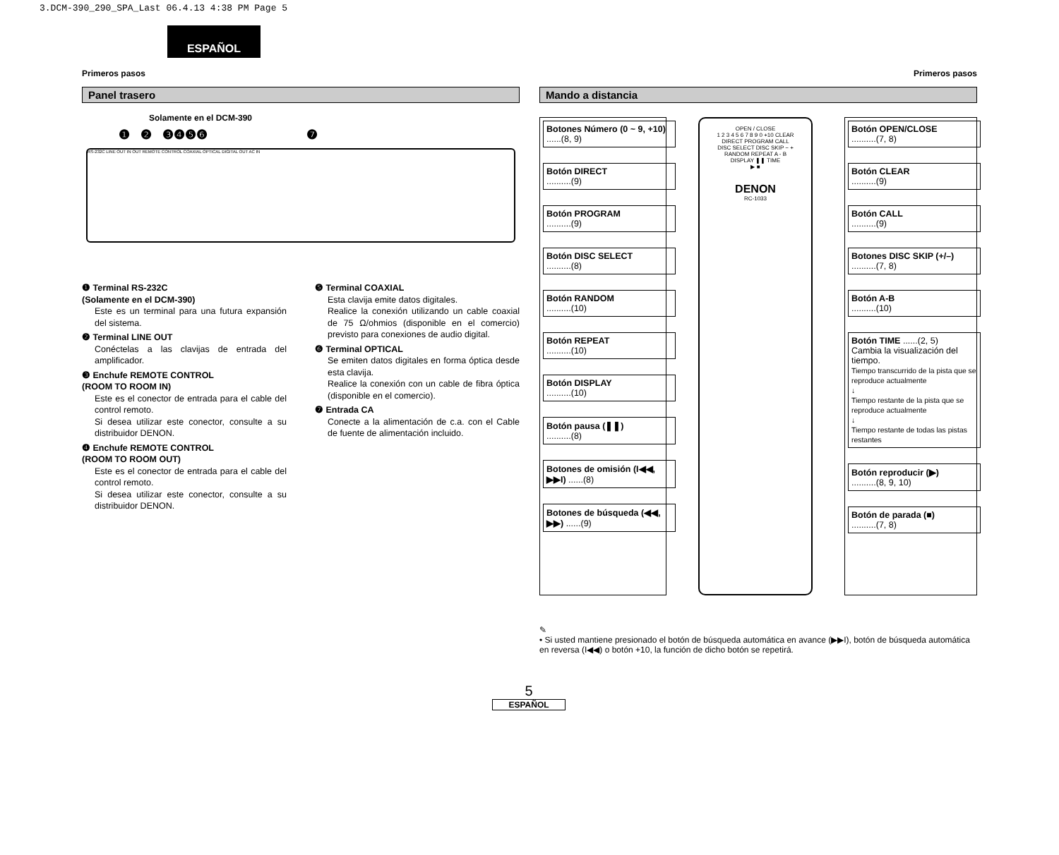3.DCM-390_290_SPA_Last 06.4.13 4:38 PM Page 5
ESPAÑOL
Primeros pasos Primeros pasos
Panel trasero
Solamente en el DCM-390
❶ ❷ ❸❹❺❻ ❼
RS-232C LINE OUT IN OUT REMOTE CONTROL COAXIAL OPTICAL DIGITAL OUT AC IN
❶ Terminal RS-232C
(Solamente en el DCM-390)
Este es un terminal para una futura expansión del sistema.
❷ Terminal LINE OUT
Conéctelas a las clavijas de entrada del amplificador.
❸ Enchufe REMOTE CONTROL
(ROOM TO ROOM IN)
Este es el conector de entrada para el cable del control remoto.
Si desea utilizar este conector, consulte a su distribuidor DENON.
❹ Enchufe REMOTE CONTROL
(ROOM TO ROOM OUT)
Este es el conector de entrada para el cable del control remoto.
Si desea utilizar este conector, consulte a su distribuidor DENON.
❺ Terminal COAXIAL
Esta clavija emite datos digitales.
Realice la conexión utilizando un cable coaxial de 75 Ω/ohmios (disponible en el comercio) previsto para conexiones de audio digital.
❻ Terminal OPTICAL
Se emiten datos digitales en forma óptica desde esta clavija.
Realice la conexión con un cable de fibra óptica (disponible en el comercio).
❼ Entrada CA
Conecte a la alimentación de c.a. con el Cable de fuente de alimentación incluido.
Mando a distancia
Botones Número (0 ~ 9, +10) ......(8, 9)
Botón DIRECT
..........(9)
Botón PROGRAM
..........(9)
Botón DISC SELECT
..........(8)
Botón RANDOM
..........(10)
Botón REPEAT
..........(10)
Botón DISPLAY
..........(10)
Botón pausa (❚❚)
..........(8)
Botones de omisión (I◀◀, ▶▶I) ......(8)
Botones de búsqueda (◀◀, ▶▶) ......(9)
OPEN / CLOSE
1 2 3 4 5 6 7 8 9 0 +10 CLEAR
DIRECT PROGRAM CALL
DISC SELECT DISC SKIP − +
RANDOM REPEAT A - B
DISPLAY ❚❚ TIME
▶ ■
DENON
RC-1033
Botón OPEN/CLOSE
..........(7, 8)
Botón CLEAR
..........(9)
Botón CALL
..........(9)
Botones DISC SKIP (+/–)
..........(7, 8)
Botón A-B
..........(10)
Botón TIME ......(2, 5)
Cambia la visualización del tiempo.
Tiempo transcurrido de la pista que se reproduce actualmente
↓
Tiempo restante de la pista que se reproduce actualmente
↓
Tiempo restante de todas las pistas restantes
Botón reproducir (▶)
..........(8, 9, 10)
Botón de parada (■)
..........(7, 8)
✎
• Si usted mantiene presionado el botón de búsqueda automática en avance (▶▶I), botón de búsqueda automática en reversa (I◀◀) o botón +10, la función de dicho botón se repetirá.
5
ESPAÑOL